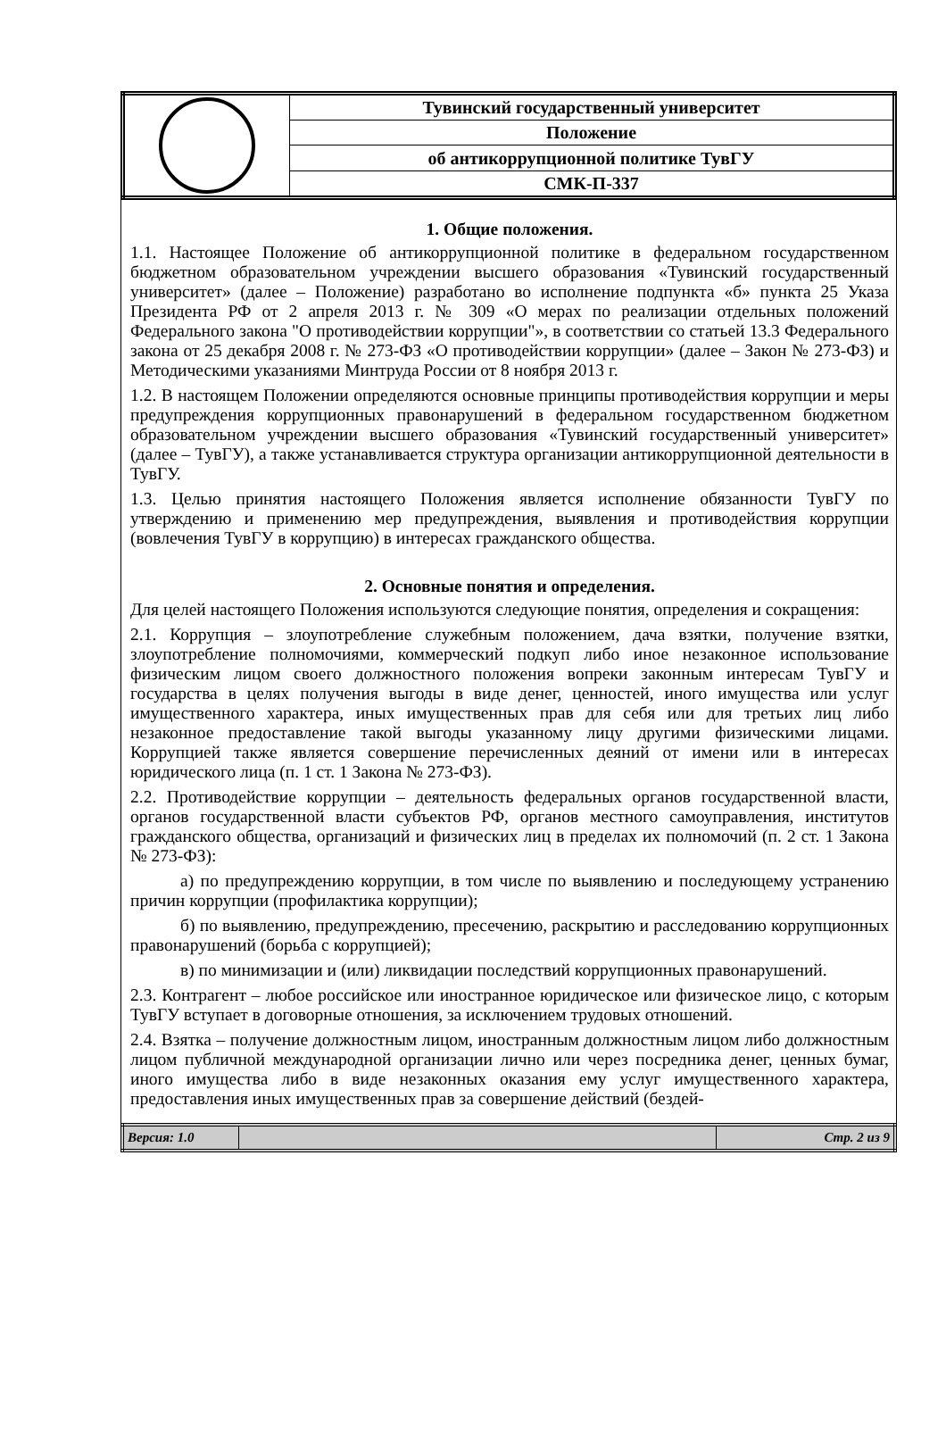| | Тувинский государственный университет |
| | Положение |
| | об антикоррупционной политике ТувГУ |
| | СМК-П-337 |
1. Общие положения.
1.1. Настоящее Положение об антикоррупционной политике в федеральном государственном бюджетном образовательном учреждении высшего образования «Тувинский государственный университет» (далее – Положение) разработано во исполнение подпункта «б» пункта 25 Указа Президента РФ от 2 апреля 2013 г. № 309 «О мерах по реализации отдельных положений Федерального закона "О противодействии коррупции"», в соответствии со статьей 13.3 Федерального закона от 25 декабря 2008 г. № 273-ФЗ «О противодействии коррупции» (далее – Закон № 273-ФЗ) и Методическими указаниями Минтруда России от 8 ноября 2013 г.
1.2. В настоящем Положении определяются основные принципы противодействия коррупции и меры предупреждения коррупционных правонарушений в федеральном государственном бюджетном образовательном учреждении высшего образования «Тувинский государственный университет» (далее – ТувГУ), а также устанавливается структура организации антикоррупционной деятельности в ТувГУ.
1.3. Целью принятия настоящего Положения является исполнение обязанности ТувГУ по утверждению и применению мер предупреждения, выявления и противодействия коррупции (вовлечения ТувГУ в коррупцию) в интересах гражданского общества.
2. Основные понятия и определения.
Для целей настоящего Положения используются следующие понятия, определения и сокращения:
2.1. Коррупция – злоупотребление служебным положением, дача взятки, получение взятки, злоупотребление полномочиями, коммерческий подкуп либо иное незаконное использование физическим лицом своего должностного положения вопреки законным интересам ТувГУ и государства в целях получения выгоды в виде денег, ценностей, иного имущества или услуг имущественного характера, иных имущественных прав для себя или для третьих лиц либо незаконное предоставление такой выгоды указанному лицу другими физическими лицами. Коррупцией также является совершение перечисленных деяний от имени или в интересах юридического лица (п. 1 ст. 1 Закона № 273-ФЗ).
2.2. Противодействие коррупции – деятельность федеральных органов государственной власти, органов государственной власти субъектов РФ, органов местного самоуправления, институтов гражданского общества, организаций и физических лиц в пределах их полномочий (п. 2 ст. 1 Закона № 273-ФЗ):
а) по предупреждению коррупции, в том числе по выявлению и последующему устранению причин коррупции (профилактика коррупции);
б) по выявлению, предупреждению, пресечению, раскрытию и расследованию коррупционных правонарушений (борьба с коррупцией);
в) по минимизации и (или) ликвидации последствий коррупционных правонарушений.
2.3. Контрагент – любое российское или иностранное юридическое или физическое лицо, с которым ТувГУ вступает в договорные отношения, за исключением трудовых отношений.
2.4. Взятка – получение должностным лицом, иностранным должностным лицом либо должностным лицом публичной международной организации лично или через посредника денег, ценных бумаг, иного имущества либо в виде незаконных оказания ему услуг имущественного характера, предоставления иных имущественных прав за совершение действий (бездей-
| Версия: 1.0 | | Стр. 2 из 9 |